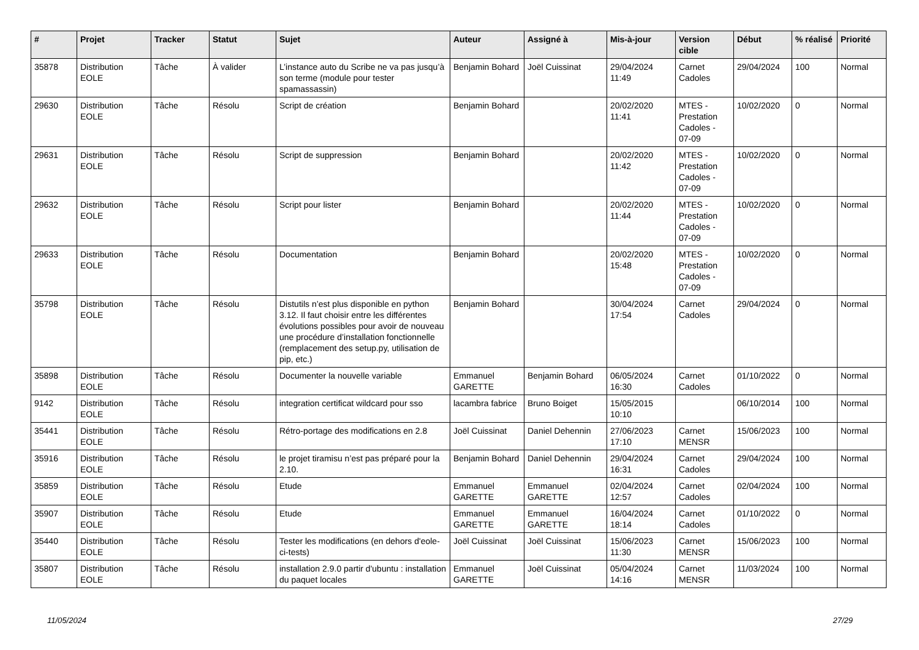| # | Projet | Tracker | Statut | Sujet | Auteur | Assigné à | Mis-à-jour | Version cible | Début | % réalisé | Priorité |
| --- | --- | --- | --- | --- | --- | --- | --- | --- | --- | --- | --- |
| 35878 | Distribution EOLE | Tâche | À valider | L’instance auto du Scribe ne va pas jusqu’à son terme (module pour tester spamassassin) | Benjamin Bohard | Joël Cuissinat | 29/04/2024 11:49 | Carnet Cadoles | 29/04/2024 | 100 | Normal |
| 29630 | Distribution EOLE | Tâche | Résolu | Script de création | Benjamin Bohard | | 20/02/2020 11:41 | MTES - Prestation Cadoles - 07-09 | 10/02/2020 | 0 | Normal |
| 29631 | Distribution EOLE | Tâche | Résolu | Script de suppression | Benjamin Bohard | | 20/02/2020 11:42 | MTES - Prestation Cadoles - 07-09 | 10/02/2020 | 0 | Normal |
| 29632 | Distribution EOLE | Tâche | Résolu | Script pour lister | Benjamin Bohard | | 20/02/2020 11:44 | MTES - Prestation Cadoles - 07-09 | 10/02/2020 | 0 | Normal |
| 29633 | Distribution EOLE | Tâche | Résolu | Documentation | Benjamin Bohard | | 20/02/2020 15:48 | MTES - Prestation Cadoles - 07-09 | 10/02/2020 | 0 | Normal |
| 35798 | Distribution EOLE | Tâche | Résolu | Distutils n’est plus disponible en python 3.12. Il faut choisir entre les différentes évolutions possibles pour avoir de nouveau une procédure d’installation fonctionnelle (remplacement des setup.py, utilisation de pip, etc.) | Benjamin Bohard | | 30/04/2024 17:54 | Carnet Cadoles | 29/04/2024 | 0 | Normal |
| 35898 | Distribution EOLE | Tâche | Résolu | Documenter la nouvelle variable | Emmanuel GARETTE | Benjamin Bohard | 06/05/2024 16:30 | Carnet Cadoles | 01/10/2022 | 0 | Normal |
| 9142 | Distribution EOLE | Tâche | Résolu | integration certificat wildcard pour sso | lacambra fabrice | Bruno Boiget | 15/05/2015 10:10 | | 06/10/2014 | 100 | Normal |
| 35441 | Distribution EOLE | Tâche | Résolu | Rétro-portage des modifications en 2.8 | Joël Cuissinat | Daniel Dehennin | 27/06/2023 17:10 | Carnet MENSR | 15/06/2023 | 100 | Normal |
| 35916 | Distribution EOLE | Tâche | Résolu | le projet tiramisu n’est pas préparé pour la 2.10. | Benjamin Bohard | Daniel Dehennin | 29/04/2024 16:31 | Carnet Cadoles | 29/04/2024 | 100 | Normal |
| 35859 | Distribution EOLE | Tâche | Résolu | Etude | Emmanuel GARETTE | Emmanuel GARETTE | 02/04/2024 12:57 | Carnet Cadoles | 02/04/2024 | 100 | Normal |
| 35907 | Distribution EOLE | Tâche | Résolu | Etude | Emmanuel GARETTE | Emmanuel GARETTE | 16/04/2024 18:14 | Carnet Cadoles | 01/10/2022 | 0 | Normal |
| 35440 | Distribution EOLE | Tâche | Résolu | Tester les modifications (en dehors d'eole-ci-tests) | Joël Cuissinat | Joël Cuissinat | 15/06/2023 11:30 | Carnet MENSR | 15/06/2023 | 100 | Normal |
| 35807 | Distribution EOLE | Tâche | Résolu | installation 2.9.0 partir d'ubuntu : installation du paquet locales | Emmanuel GARETTE | Joël Cuissinat | 05/04/2024 14:16 | Carnet MENSR | 11/03/2024 | 100 | Normal |
11/05/2024 27/29